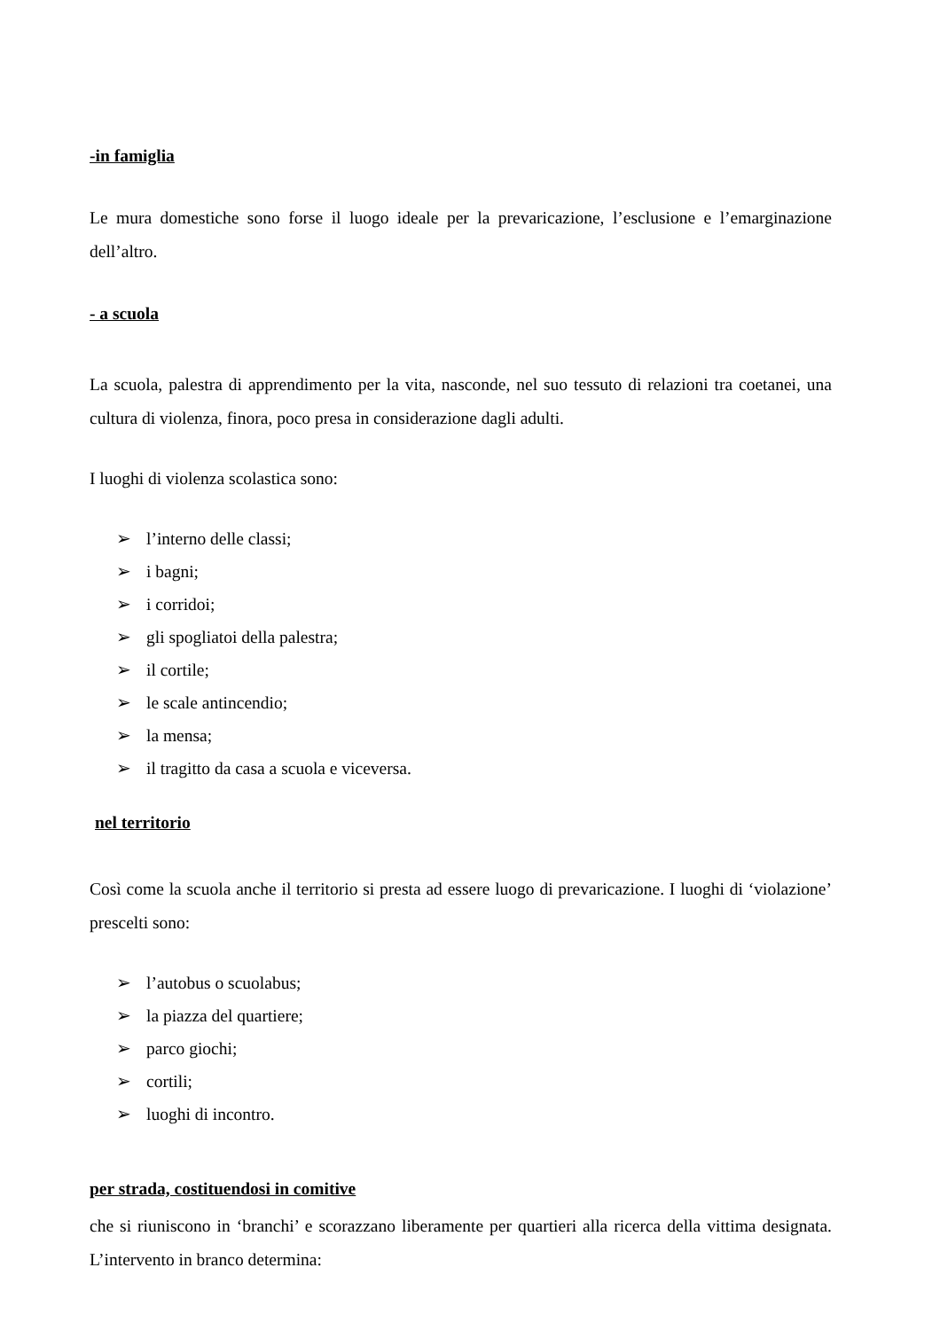-in famiglia
Le mura domestiche sono forse il luogo ideale per la prevaricazione, l’esclusione e l’emarginazione dell’altro.
- a scuola
La scuola, palestra di apprendimento per la vita, nasconde, nel suo tessuto di relazioni tra coetanei, una cultura di violenza, finora, poco presa in considerazione dagli adulti.
I luoghi di violenza scolastica sono:
➢ l’interno delle classi;
➢ i bagni;
➢ i corridoi;
➢ gli spogliatoi della palestra;
➢ il cortile;
➢ le scale antincendio;
➢ la mensa;
➢ il tragitto da casa a scuola e viceversa.
nel territorio
Così come la scuola anche il territorio si presta ad essere luogo di prevaricazione. I luoghi di ‘violazione’ prescelti sono:
➢ l’autobus o scuolabus;
➢ la piazza del quartiere;
➢ parco giochi;
➢ cortili;
➢ luoghi di incontro.
per strada, costituendosi in comitive
che si riuniscono in ‘branchi’ e scorazzano liberamente per quartieri alla ricerca della vittima designata. L’intervento in branco determina: